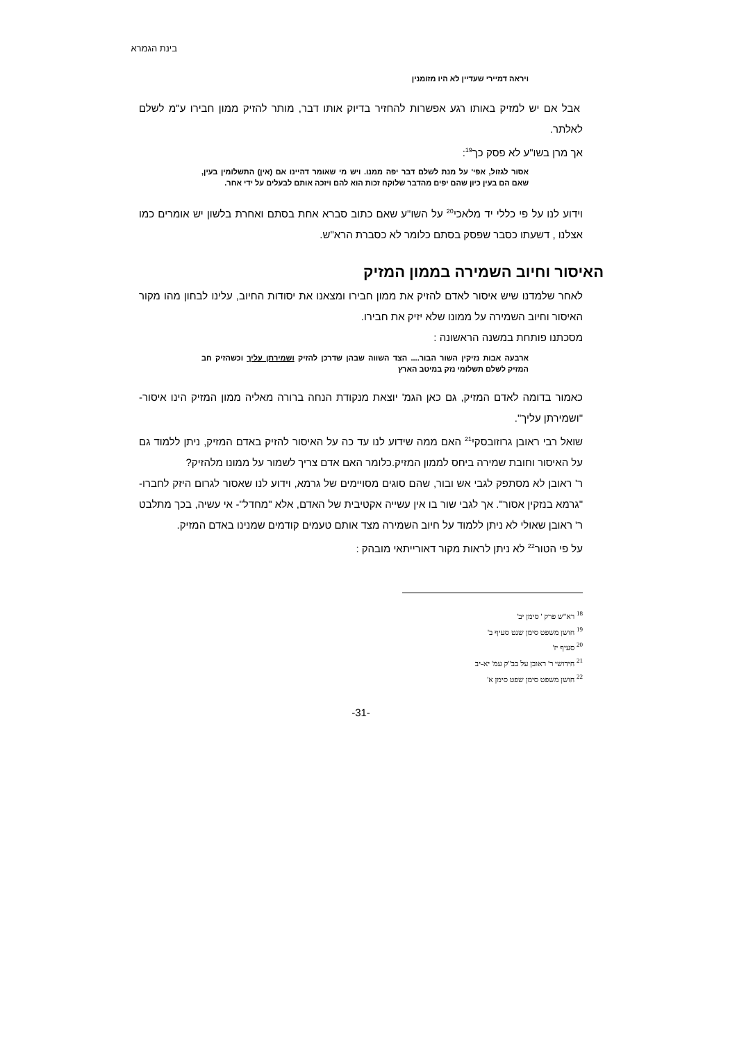בינת הגמרא
ויראה דמיירי שעדיין לא היו מזומנין
אבל אם יש למזיק באותו רגע אפשרות להחזיר בדיוק אותו דבר, מותר להזיק ממון חבירו ע"מ לשלם לאלתר.
אך מרן בשו"ע לא פסק כך<sup>19</sup>:
אסור לגזול, אפי' על מנת לשלם דבר יפה ממנו. ויש מי שאומר דהיינו אם (אין) התשלומין בעין, שאם הם בעין כיון שהם יפים מהדבר שלוקח זכות הוא להם ויזכה אותם לבעלים על ידי אחר.
וידוע לנו על פי כללי יד מלאכי<sup>20</sup> על השו"ע שאם כתוב סברא אחת בסתם ואחרת בלשון יש אומרים כמו אצלנו , דשעתו כסבר שפסק בסתם כלומר לא כסברת הרא"ש.
האיסור וחיוב השמירה בממון המזיק
לאחר שלמדנו שיש איסור לאדם להזיק את ממון חבירו ומצאנו את יסודות החיוב, עלינו לבחון מהו מקור האיסור וחיוב השמירה על ממונו שלא יזיק את חבירו.
מסכתנו פותחת במשנה הראשונה :
ארבעה אבות נזיקין השור הבור.... הצד השווה שבהן שדרכן להזיק ושמירתן עליך וכשהזיק חב המזיק לשלם תשלומי נזק במיטב הארץ
כאמור בדומה לאדם המזיק, גם כאן הגמ' יוצאת מנקודת הנחה ברורה מאליה ממון המזיק הינו איסור-"ושמירתן עליך".
שואל רבי ראובן גרוזובסקי<sup>21</sup> האם ממה שידוע לנו עד כה על האיסור להזיק באדם המזיק, ניתן ללמוד גם על האיסור וחובת שמירה ביחס לממון המזיק.כלומר האם אדם צריך לשמור על ממונו מלהזיק?
ר' ראובן לא מסתפק לגבי אש ובור, שהם סוגים מסויימים של גרמא, וידוע לנו שאסור לגרום היזק לחברו-"גרמא בנזקין אסור". אך לגבי שור בו אין עשייה אקטיבית של האדם, אלא "מחדל"- אי עשיה, בכך מתלבט ר' ראובן שאולי לא ניתן ללמוד על חיוב השמירה מצד אותם טעמים קודמים שמנינו באדם המזיק.
על פי הטור<sup>22</sup> לא ניתן לראות מקור דאורייתאי מובהק :
<sup>18</sup> רא"ש פרק ' סימן יב'
<sup>19</sup> חושן משפט סימן שנט סעיף ב'
<sup>20</sup> סעיף יז'
<sup>21</sup> חידושי ר' ראובן על בב"ק עמ' יא-יב
<sup>22</sup> חושן משפט סימן שפט סימן א'
-31-